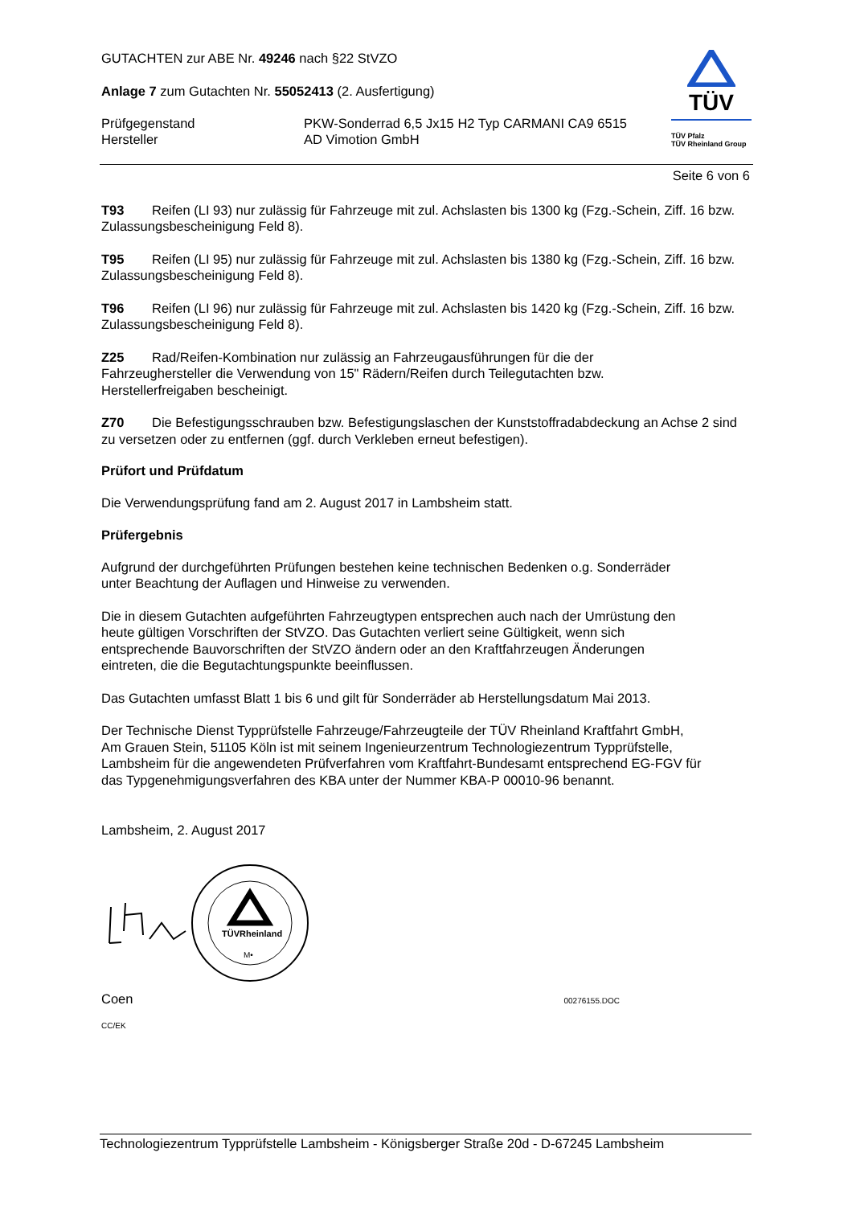GUTACHTEN zur ABE Nr. 49246 nach §22 StVZO
Anlage 7 zum Gutachten Nr. 55052413 (2. Ausfertigung)
Prüfgegenstand
Hersteller
PKW-Sonderrad 6,5 Jx15 H2 Typ CARMANI CA9 6515
AD Vimotion GmbH
TÜV
TÜV Pfalz
TÜV Rheinland Group
Seite 6 von 6
T93 Reifen (LI 93) nur zulässig für Fahrzeuge mit zul. Achslasten bis 1300 kg (Fzg.-Schein, Ziff. 16 bzw. Zulassungsbescheinigung Feld 8).
T95 Reifen (LI 95) nur zulässig für Fahrzeuge mit zul. Achslasten bis 1380 kg (Fzg.-Schein, Ziff. 16 bzw. Zulassungsbescheinigung Feld 8).
T96 Reifen (LI 96) nur zulässig für Fahrzeuge mit zul. Achslasten bis 1420 kg (Fzg.-Schein, Ziff. 16 bzw. Zulassungsbescheinigung Feld 8).
Z25 Rad/Reifen-Kombination nur zulässig an Fahrzeugausführungen für die der
Fahrzeughersteller die Verwendung von 15" Rädern/Reifen durch Teilegutachten bzw.
Herstellerfreigaben bescheinigt.
Z70 Die Befestigungsschrauben bzw. Befestigungslaschen der Kunststoffradabdeckung an Achse 2 sind zu versetzen oder zu entfernen (ggf. durch Verkleben erneut befestigen).
Prüfort und Prüfdatum
Die Verwendungsprüfung fand am 2. August 2017 in Lambsheim statt.
Prüfergebnis
Aufgrund der durchgeführten Prüfungen bestehen keine technischen Bedenken o.g. Sonderräder
unter Beachtung der Auflagen und Hinweise zu verwenden.
Die in diesem Gutachten aufgeführten Fahrzeugtypen entsprechen auch nach der Umrüstung den
heute gültigen Vorschriften der StVZO. Das Gutachten verliert seine Gültigkeit, wenn sich
entsprechende Bauvorschriften der StVZO ändern oder an den Kraftfahrzeugen Änderungen
eintreten, die die Begutachtungspunkte beeinflussen.
Das Gutachten umfasst Blatt 1 bis 6 und gilt für Sonderräder ab Herstellungsdatum Mai 2013.
Der Technische Dienst Typprüfstelle Fahrzeuge/Fahrzeugteile der TÜV Rheinland Kraftfahrt GmbH,
Am Grauen Stein, 51105 Köln ist mit seinem Ingenieurzentrum Technologiezentrum Typprüfstelle,
Lambsheim für die angewendeten Prüfverfahren vom Kraftfahrt-Bundesamt entsprechend EG-FGV für
das Typgenehmigungsverfahren des KBA unter der Nummer KBA-P 00010-96 benannt.
Lambsheim, 2. August 2017
TÜVRheinland
M•
Coen 00276155.DOC
CC/EK
Technologiezentrum Typprüfstelle Lambsheim - Königsberger Straße 20d - D-67245 Lambsheim